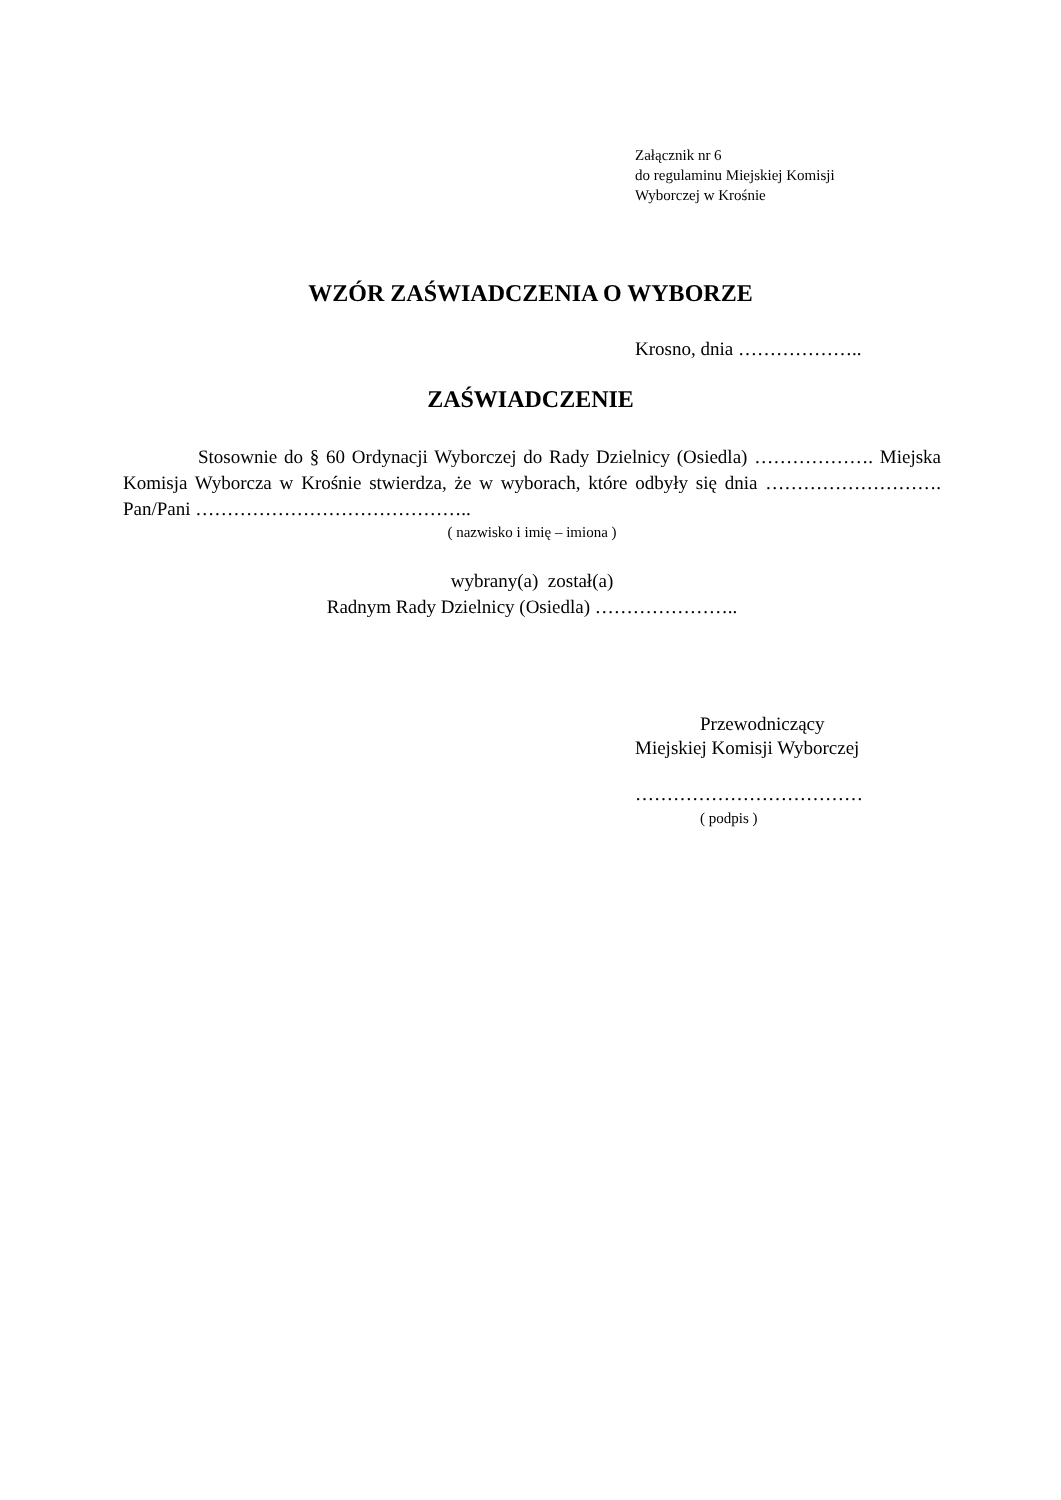Załącznik nr 6
do regulaminu Miejskiej Komisji
Wyborczej w Krośnie
WZÓR ZAŚWIADCZENIA O WYBORZE
Krosno, dnia ………………..
ZAŚWIADCZENIE
Stosownie do § 60 Ordynacji Wyborczej do Rady Dzielnicy (Osiedla) ………………. Miejska Komisja Wyborcza w Krośnie stwierdza, że w wyborach, które odbyły się dnia ………………………. Pan/Pani ……………………………………..
( nazwisko i imię – imiona )
wybrany(a) został(a)
Radnym Rady Dzielnicy (Osiedla) …………………..
Przewodniczący
Miejskiej Komisji Wyborczej
………………………………
( podpis )